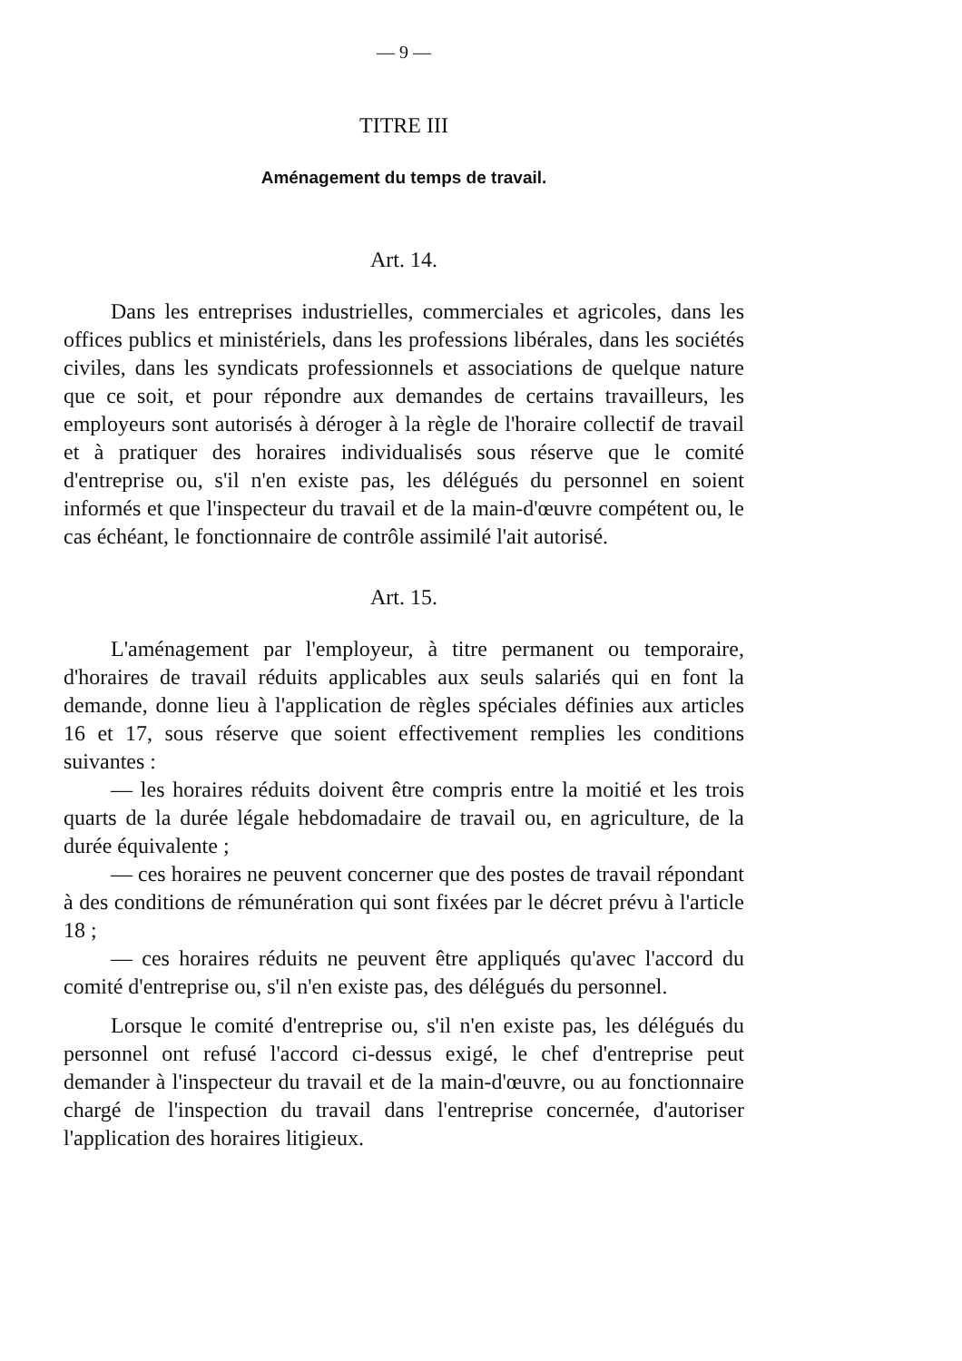— 9 —
TITRE III
Aménagement du temps de travail.
Art. 14.
Dans les entreprises industrielles, commerciales et agricoles, dans les offices publics et ministériels, dans les professions libérales, dans les sociétés civiles, dans les syndicats professionnels et associations de quelque nature que ce soit, et pour répondre aux demandes de certains travailleurs, les employeurs sont autorisés à déroger à la règle de l'horaire collectif de travail et à pratiquer des horaires individualisés sous réserve que le comité d'entreprise ou, s'il n'en existe pas, les délégués du personnel en soient informés et que l'inspecteur du travail et de la main-d'œuvre compétent ou, le cas échéant, le fonctionnaire de contrôle assimilé l'ait autorisé.
Art. 15.
L'aménagement par l'employeur, à titre permanent ou temporaire, d'horaires de travail réduits applicables aux seuls salariés qui en font la demande, donne lieu à l'application de règles spéciales définies aux articles 16 et 17, sous réserve que soient effectivement remplies les conditions suivantes :
— les horaires réduits doivent être compris entre la moitié et les trois quarts de la durée légale hebdomadaire de travail ou, en agriculture, de la durée équivalente ;
— ces horaires ne peuvent concerner que des postes de travail répondant à des conditions de rémunération qui sont fixées par le décret prévu à l'article 18 ;
— ces horaires réduits ne peuvent être appliqués qu'avec l'accord du comité d'entreprise ou, s'il n'en existe pas, des délégués du personnel.
Lorsque le comité d'entreprise ou, s'il n'en existe pas, les délégués du personnel ont refusé l'accord ci-dessus exigé, le chef d'entreprise peut demander à l'inspecteur du travail et de la main-d'œuvre, ou au fonctionnaire chargé de l'inspection du travail dans l'entreprise concernée, d'autoriser l'application des horaires litigieux.